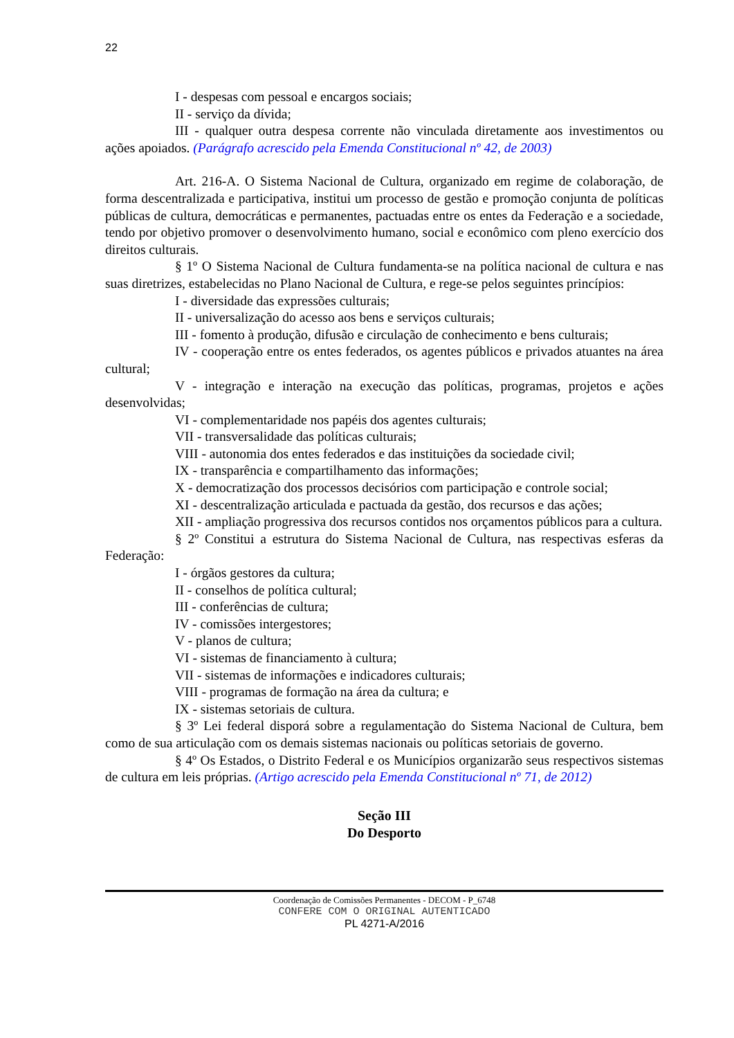22
I - despesas com pessoal e encargos sociais;
II - serviço da dívida;
III - qualquer outra despesa corrente não vinculada diretamente aos investimentos ou ações apoiados. (Parágrafo acrescido pela Emenda Constitucional nº 42, de 2003)
Art. 216-A. O Sistema Nacional de Cultura, organizado em regime de colaboração, de forma descentralizada e participativa, institui um processo de gestão e promoção conjunta de políticas públicas de cultura, democráticas e permanentes, pactuadas entre os entes da Federação e a sociedade, tendo por objetivo promover o desenvolvimento humano, social e econômico com pleno exercício dos direitos culturais.
§ 1º O Sistema Nacional de Cultura fundamenta-se na política nacional de cultura e nas suas diretrizes, estabelecidas no Plano Nacional de Cultura, e rege-se pelos seguintes princípios:
I - diversidade das expressões culturais;
II - universalização do acesso aos bens e serviços culturais;
III - fomento à produção, difusão e circulação de conhecimento e bens culturais;
IV - cooperação entre os entes federados, os agentes públicos e privados atuantes na área cultural;
V - integração e interação na execução das políticas, programas, projetos e ações desenvolvidas;
VI - complementaridade nos papéis dos agentes culturais;
VII - transversalidade das políticas culturais;
VIII - autonomia dos entes federados e das instituições da sociedade civil;
IX - transparência e compartilhamento das informações;
X - democratização dos processos decisórios com participação e controle social;
XI - descentralização articulada e pactuada da gestão, dos recursos e das ações;
XII - ampliação progressiva dos recursos contidos nos orçamentos públicos para a cultura.
§ 2º Constitui a estrutura do Sistema Nacional de Cultura, nas respectivas esferas da Federação:
I - órgãos gestores da cultura;
II - conselhos de política cultural;
III - conferências de cultura;
IV - comissões intergestores;
V - planos de cultura;
VI - sistemas de financiamento à cultura;
VII - sistemas de informações e indicadores culturais;
VIII - programas de formação na área da cultura; e
IX - sistemas setoriais de cultura.
§ 3º Lei federal disporá sobre a regulamentação do Sistema Nacional de Cultura, bem como de sua articulação com os demais sistemas nacionais ou políticas setoriais de governo.
§ 4º Os Estados, o Distrito Federal e os Municípios organizarão seus respectivos sistemas de cultura em leis próprias. (Artigo acrescido pela Emenda Constitucional nº 71, de 2012)
Seção III
Do Desporto
Coordenação de Comissões Permanentes - DECOM - P_6748
CONFERE COM O ORIGINAL AUTENTICADO
PL 4271-A/2016